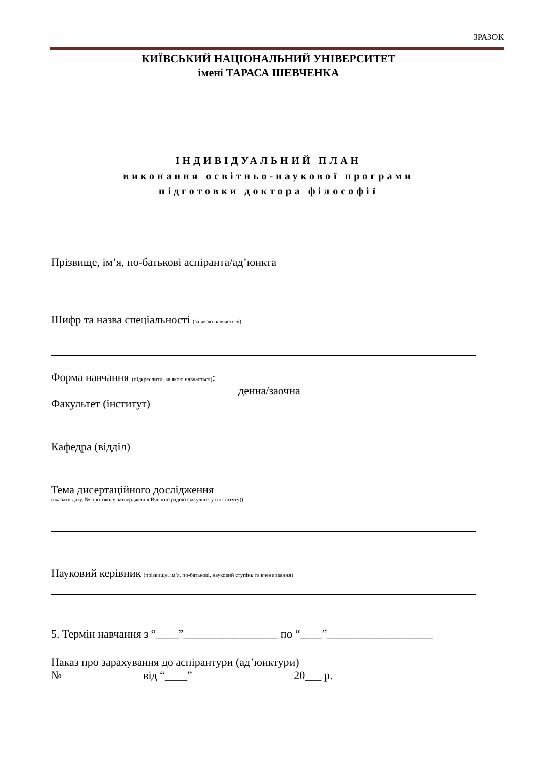ЗРАЗОК
КИЇВСЬКИЙ НАЦІОНАЛЬНИЙ УНІВЕРСИТЕТ
імені ТАРАСА ШЕВЧЕНКА
ІНДИВІДУАЛЬНИЙ ПЛАН
виконання освітньо-наукової програми
підготовки доктора філософії
Прізвище, ім’я, по-батькові аспіранта/ад’юнкта
Шифр та назва спеціальності (за якою навчається)
Форма навчання (підкреслити, за якою навчається):
денна/заочна
Факультет (інститут)
Кафедра (відділ)
Тема дисертаційного дослідження
(вказати дату, № протоколу затвердження Вченою радою факультету (інституту))
Науковий керівник (прізвище, ім’я, по-батькові, науковий ступінь та вчене звання)
5. Термін навчання з “____”_________________ по “____”___________________
Наказ про зарахування до аспірантури (ад’юнктури)
№ від “____” 20___ р.